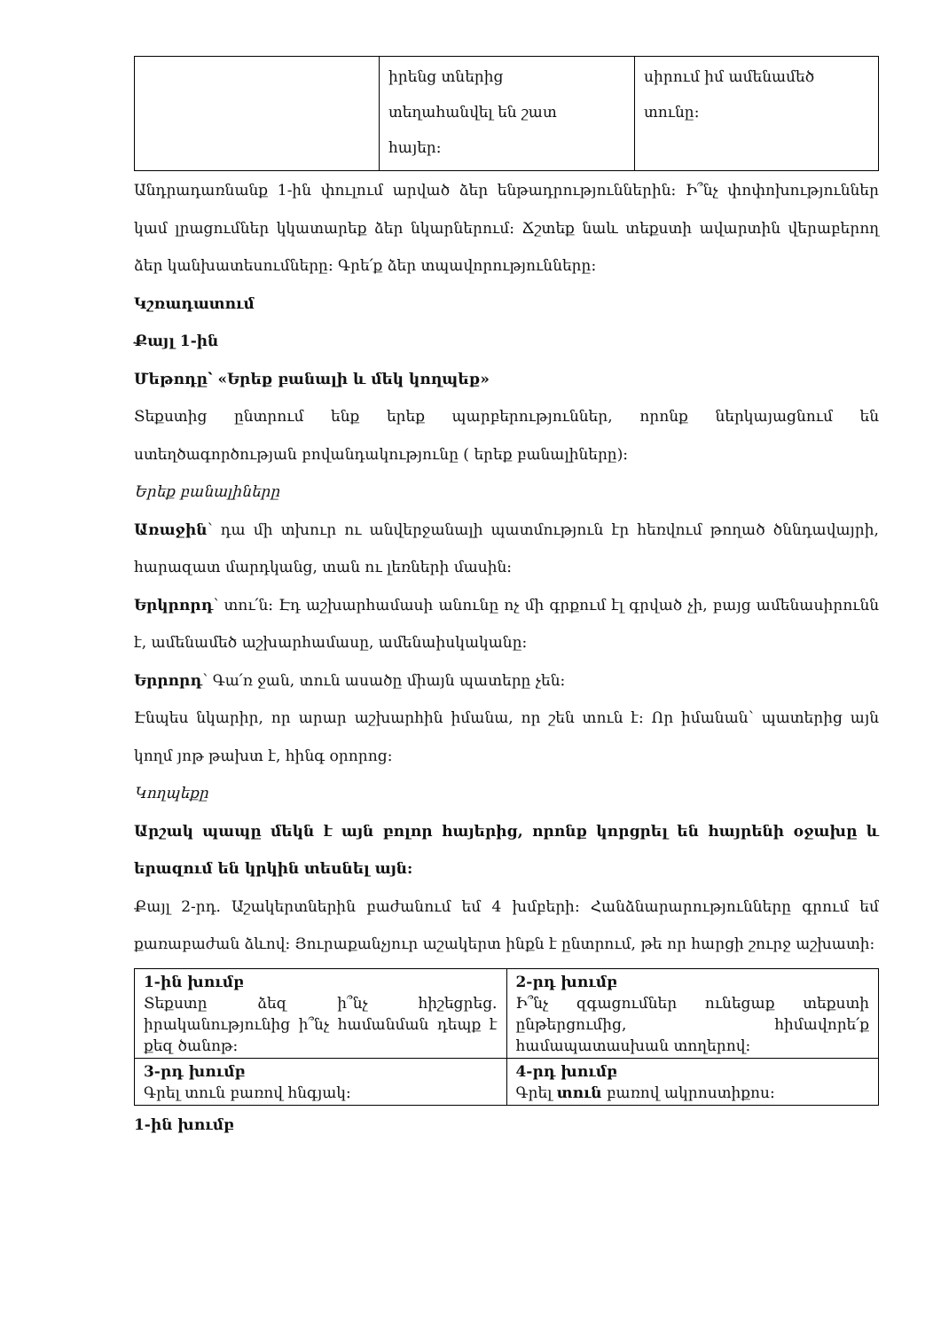| | իրենց տներից տեղահանվել են շատ հայեր: | սիրում իմ ամենամեծ տունը: |
Անդրադառնանք 1-ին փուլում արված ձեր ենթադրություններին: Ի՞նչ փոփոխություններ կամ լրացումներ կկատարեք ձեր նկարներում: Ճշտեք նաև տեքստի ավարտին վերաբերող ձեր կանխատեսումները: Գրե՛ք ձեր տպավորությունները:
Կշռադատում
Քայլ 1-ին
Մեթոդը՝ «Երեք բանալի և մեկ կողպեք»
Տեքստից ընտրում ենք երեք պարբերություններ, որոնք ներկայացնում են ստեղծագործության բովանդակությունը ( երեք բանալիները):
Երեք բանալիները
Առաջին՝ դա մի տխուր ու անվերջանալի պատմություն էր հեռվում թողած ծննդավայրի, հարազատ մարդկանց, տան ու լեռների մասին:
Երկրորդ՝ տու՛ն: Էդ աշխարհամասի անունը ոչ մի գրքում էլ գրված չի, բայց ամենասիրունն է, ամենամեծ աշխարհամասը, ամենաիսկականը:
Երրորդ՝ Գա՛ռ ջան, տուն ասածը միայն պատերը չեն:
Էնպես նկարիր, որ արար աշխարհին իմանա, որ շեն տուն է: Որ իմանան՝ պատերից այն կողմ յոթ թախտ է, հինգ օրորոց:
Կողպեքը
Արշակ պապը մեկն է այն բոլոր հայերից, որոնք կորցրել են հայրենի օջախը և երազում են կրկին տեսնել այն:
Քայլ 2-րդ. Աշակերտներին բաժանում եմ 4 խմբերի: Հանձնարարությունները գրում եմ քառաբաժան ձևով: Յուրաքանչյուր աշակերտ ինքն է ընտրում, թե որ հարցի շուրջ աշխատի:
| 1-ին խումբ Տեքստը ձեզ ի՞նչ հիշեցրեց. իրականությունից ի՞նչ համանման դեպք է քեզ ծանոթ: | 2-րդ խումբ Ի՞նչ զգացումներ ունեցաք տեքստի ընթերցումից, հիմավորե՛ք համապատասխան տողերով: |
| 3-րդ խումբ Գրել տուն բառով հնգյակ: | 4-րդ խումբ Գրել տուն բառով ակրոստիքոս: |
1-ին խումբ